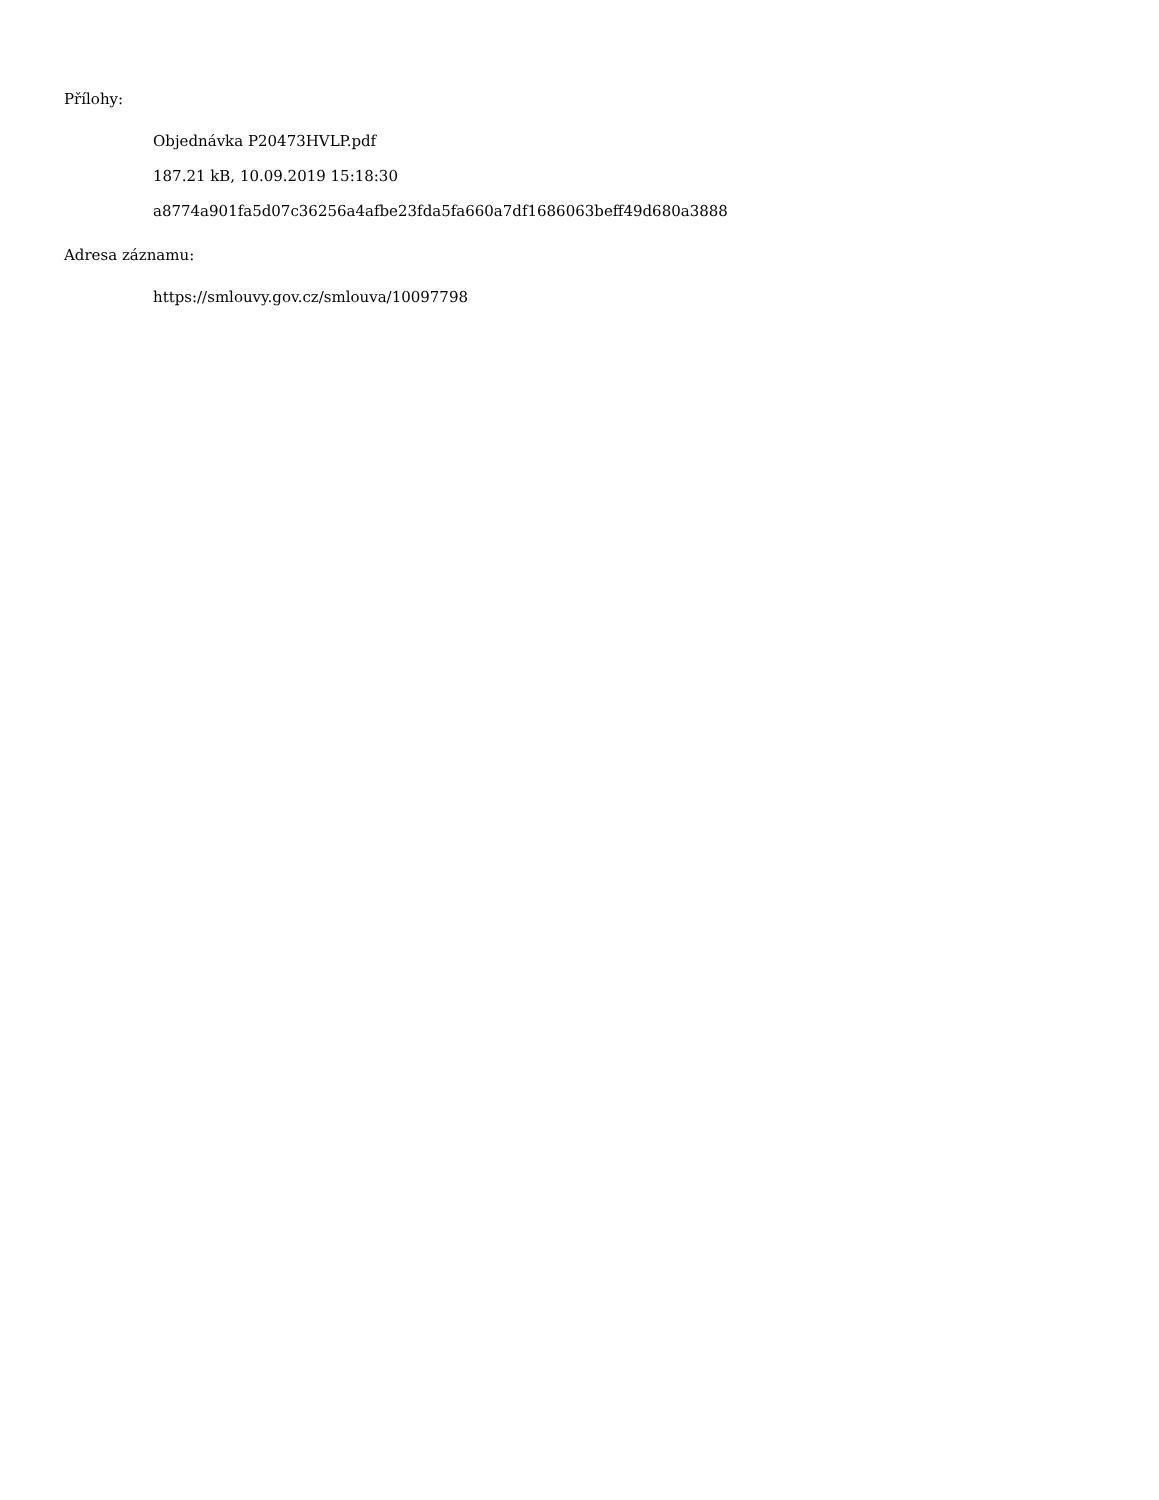Přílohy:
Objednávka P20473HVLP.pdf
187.21 kB, 10.09.2019 15:18:30
a8774a901fa5d07c36256a4afbe23fda5fa660a7df1686063beff49d680a3888
Adresa záznamu:
https://smlouvy.gov.cz/smlouva/10097798